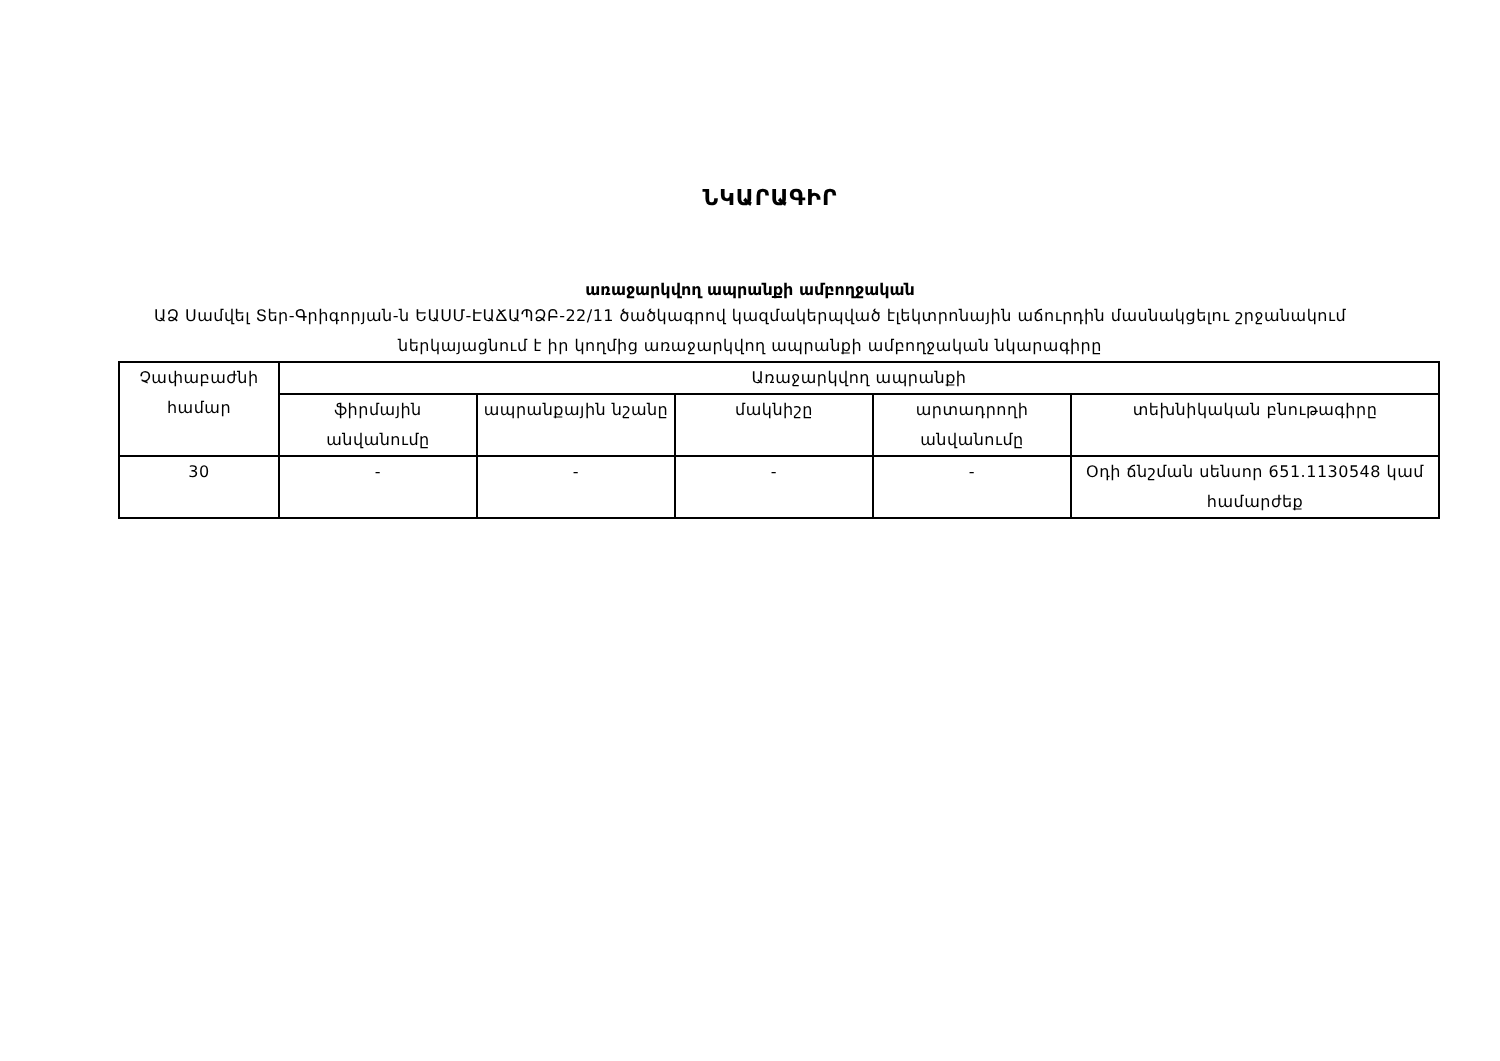ՆԿԱՐԱԳԻՐ
առաջարկվող ապրանքի ամբողջական
ԱՁ Սամվել Տեր-Գրիգորյան-ն ԵԱՍՄ-ԷԱՃԱՊՁԲ-22/11 ծածկագրով կազմակերպված էլեկտրոնային աճուրդին մասնակցելու շրջանակում ներկայացնում է իր կողմից առաջարկվող ապրանքի ամբողջական նկարագիրը
| Չափաբաժնի համար | Առաջարկվող ապրանքի | | | | |
| --- | --- | --- | --- | --- | --- |
| | ֆիրմային անվանումը | ապրանքային նշանը | մակնիշը | արտադրողի անվանումը | տեխնիկական բնութագիրը |
| 30 | - | - | - | - | Օդի ճնշման սենսոր 651.1130548 կամ համարժեք |